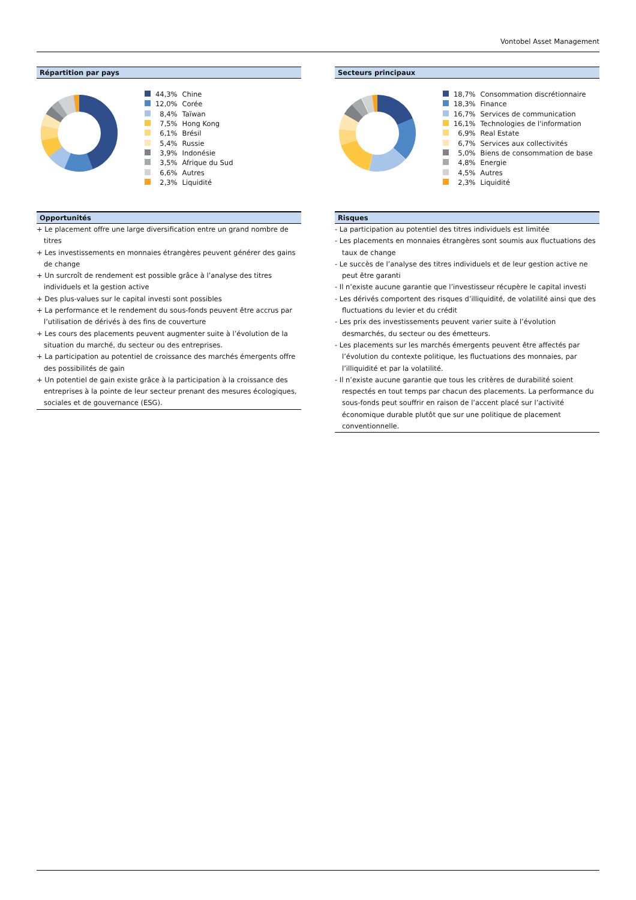Vontobel Asset Management
Répartition par pays
| | 44,3% | Chine |
| | 12,0% | Corée |
| | 8,4% | Taïwan |
| | 7,5% | Hong Kong |
| | 6,1% | Brésil |
| | 5,4% | Russie |
| | 3,9% | Indonésie |
| | 3,5% | Afrique du Sud |
| | 6,6% | Autres |
| | 2,3% | Liquidité |
Secteurs principaux
| | 18,7% | Consommation discrétionnaire |
| | 18,3% | Finance |
| | 16,7% | Services de communication |
| | 16,1% | Technologies de l'information |
| | 6,9% | Real Estate |
| | 6,7% | Services aux collectivités |
| | 5,0% | Biens de consommation de base |
| | 4,8% | Energie |
| | 4,5% | Autres |
| | 2,3% | Liquidité |
Opportunités
+ Le placement offre une large diversification entre un grand nombre de titres
+ Les investissements en monnaies étrangères peuvent générer des gains de change
+ Un surcroît de rendement est possible grâce à l’analyse des titres individuels et la gestion active
+ Des plus-values sur le capital investi sont possibles
+ La performance et le rendement du sous-fonds peuvent être accrus par l’utilisation de dérivés à des fins de couverture
+ Les cours des placements peuvent augmenter suite à l’évolution de la situation du marché, du secteur ou des entreprises.
+ La participation au potentiel de croissance des marchés émergents offre des possibilités de gain
+ Un potentiel de gain existe grâce à la participation à la croissance des entreprises à la pointe de leur secteur prenant des mesures écologiques, sociales et de gouvernance (ESG).
Risques
- La participation au potentiel des titres individuels est limitée
- Les placements en monnaies étrangères sont soumis aux fluctuations des taux de change
- Le succès de l’analyse des titres individuels et de leur gestion active ne peut être garanti
- Il n’existe aucune garantie que l’investisseur récupère le capital investi
- Les dérivés comportent des risques d’illiquidité, de volatilité ainsi que des fluctuations du levier et du crédit
- Les prix des investissements peuvent varier suite à l’évolution desmarchés, du secteur ou des émetteurs.
- Les placements sur les marchés émergents peuvent être affectés par l’évolution du contexte politique, les fluctuations des monnaies, par l’illiquidité et par la volatilité.
- Il n’existe aucune garantie que tous les critères de durabilité soient respectés en tout temps par chacun des placements. La performance du sous-fonds peut souffrir en raison de l’accent placé sur l’activité économique durable plutôt que sur une politique de placement conventionnelle.